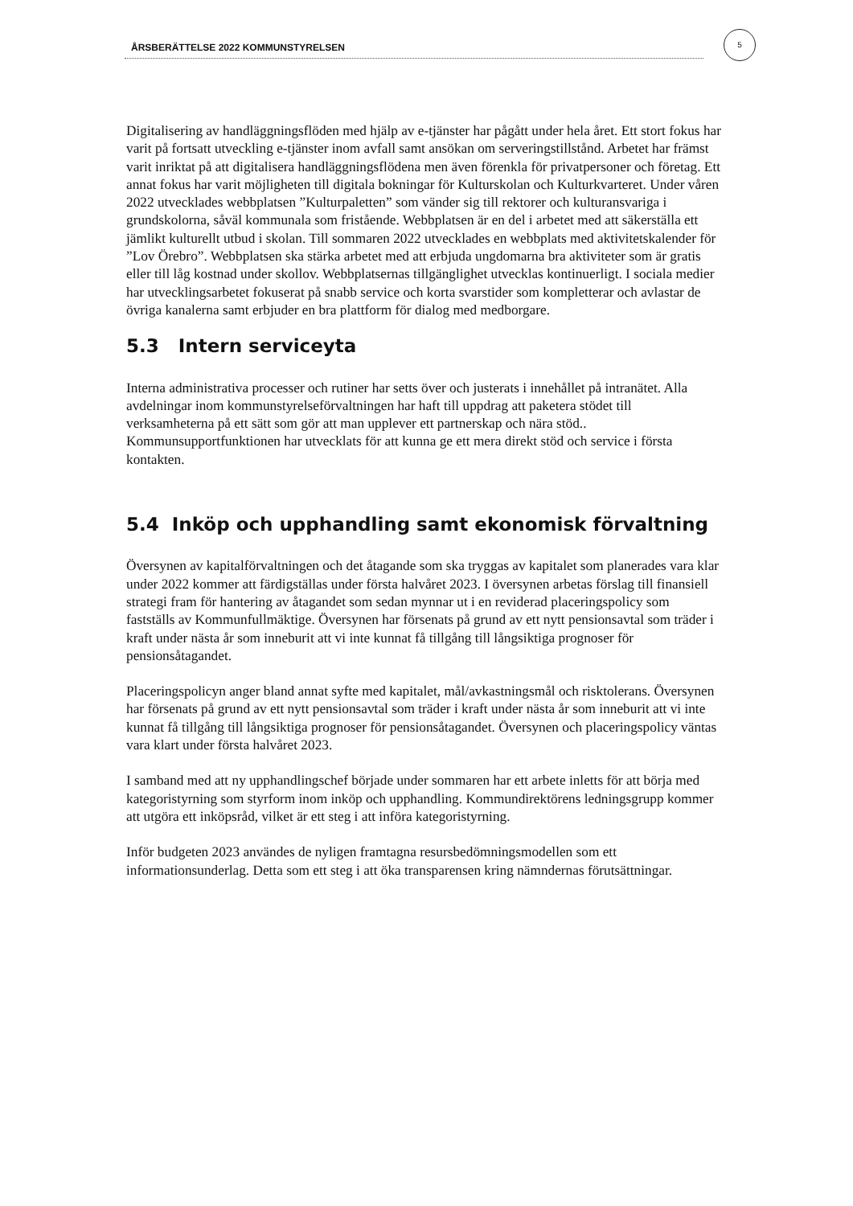ÅRSBERÄTTELSE 2022 KOMMUNSTYRELSEN
5
Digitalisering av handläggningsflöden med hjälp av e-tjänster har pågått under hela året. Ett stort fokus har varit på fortsatt utveckling e-tjänster inom avfall samt ansökan om serveringstillstånd. Arbetet har främst varit inriktat på att digitalisera handläggningsflödena men även förenkla för privatpersoner och företag. Ett annat fokus har varit möjligheten till digitala bokningar för Kulturskolan och Kulturkvarteret. Under våren 2022 utvecklades webbplatsen ”Kulturpaletten” som vänder sig till rektorer och kulturansvariga i grundskolorna, såväl kommunala som fristående. Webbplatsen är en del i arbetet med att säkerställa ett jämlikt kulturellt utbud i skolan. Till sommaren 2022 utvecklades en webbplats med aktivitetskalender för ”Lov Örebro”. Webbplatsen ska stärka arbetet med att erbjuda ungdomarna bra aktiviteter som är gratis eller till låg kostnad under skollov. Webbplatsernas tillgänglighet utvecklas kontinuerligt. I sociala medier har utvecklingsarbetet fokuserat på snabb service och korta svarstider som kompletterar och avlastar de övriga kanalerna samt erbjuder en bra plattform för dialog med medborgare.
5.3 Intern serviceyta
Interna administrativa processer och rutiner har setts över och justerats i innehållet på intranätet. Alla avdelningar inom kommunstyrelseförvaltningen har haft till uppdrag att paketera stödet till verksamheterna på ett sätt som gör att man upplever ett partnerskap och nära stöd.. Kommunsupportfunktionen har utvecklats för att kunna ge ett mera direkt stöd och service i första kontakten.
5.4 Inköp och upphandling samt ekonomisk förvaltning
Översynen av kapitalförvaltningen och det åtagande som ska tryggas av kapitalet som planerades vara klar under 2022 kommer att färdigställas under första halvåret 2023. I översynen arbetas förslag till finansiell strategi fram för hantering av åtagandet som sedan mynnar ut i en reviderad placeringspolicy som fastställs av Kommunfullmäktige. Översynen har försenats på grund av ett nytt pensionsavtal som träder i kraft under nästa år som inneburit att vi inte kunnat få tillgång till långsiktiga prognoser för pensionsåtagandet.
Placeringspolicyn anger bland annat syfte med kapitalet, mål/avkastningsmål och risktolerans. Översynen har försenats på grund av ett nytt pensionsavtal som träder i kraft under nästa år som inneburit att vi inte kunnat få tillgång till långsiktiga prognoser för pensionsåtagandet. Översynen och placeringspolicy väntas vara klart under första halvåret 2023.
I samband med att ny upphandlingschef började under sommaren har ett arbete inletts för att börja med kategoristyrning som styrform inom inköp och upphandling. Kommundirektörens ledningsgrupp kommer att utgöra ett inköpsråd, vilket är ett steg i att införa kategoristyrning.
Inför budgeten 2023 användes de nyligen framtagna resursbedömningsmodellen som ett informationsunderlag. Detta som ett steg i att öka transparensen kring nämndernas förutsättningar.